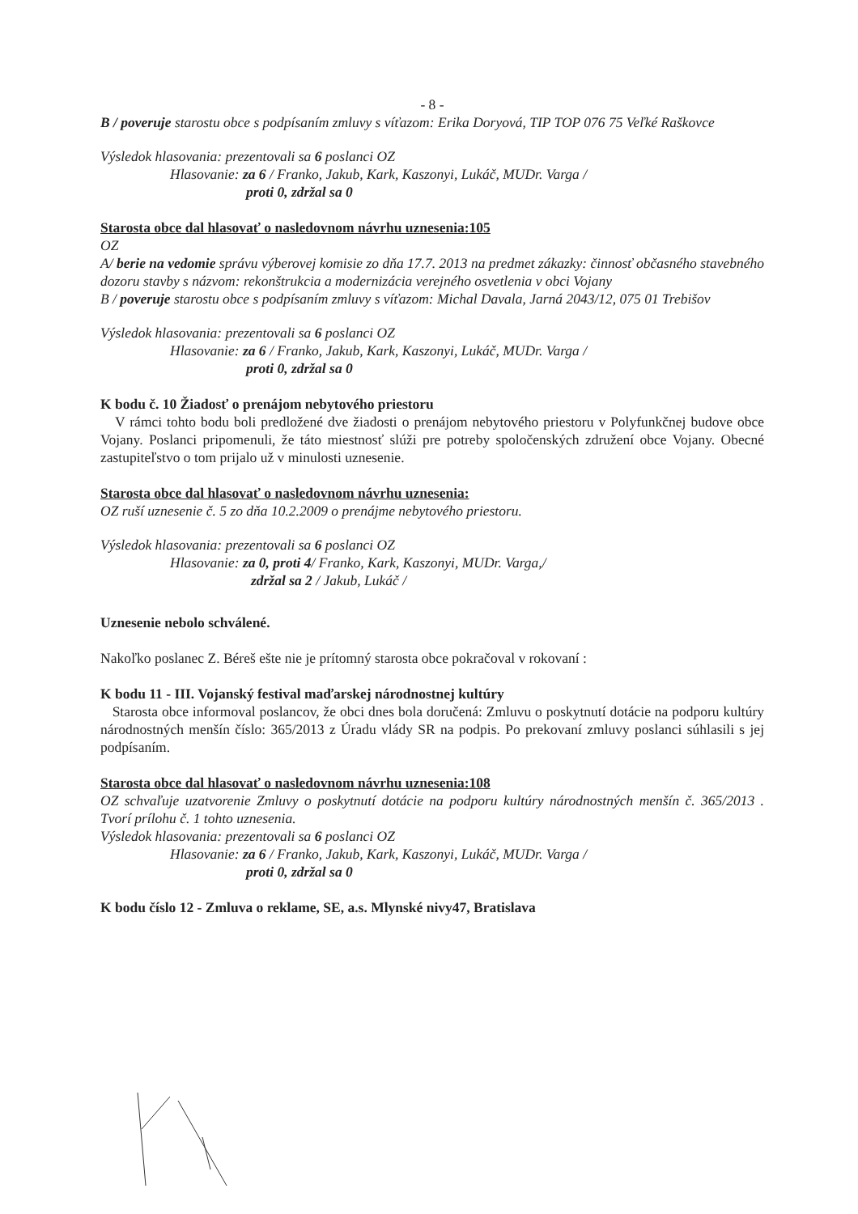- 8 -
B / poveruje starostu obce s podpísaním zmluvy s víťazom: Erika Doryová, TIP TOP 076 75 Veľké Raškovce
Výsledok hlasovania: prezentovali sa 6 poslanci OZ
Hlasovanie: za 6 / Franko, Jakub, Kark, Kaszonyi, Lukáč, MUDr. Varga /
proti 0, zdržal sa 0
Starosta obce dal hlasovať o nasledovnom návrhu uznesenia:105
OZ
A/ berie na vedomie správu výberovej komisie zo dňa 17.7. 2013 na predmet zákazky: činnosť občasného stavebného dozoru stavby s názvom: rekonštrukcia a modernizácia verejného osvetlenia v obci Vojany
B / poveruje starostu obce s podpísaním zmluvy s víťazom: Michal Davala, Jarná 2043/12, 075 01 Trebišov
Výsledok hlasovania: prezentovali sa 6 poslanci OZ
Hlasovanie: za 6 / Franko, Jakub, Kark, Kaszonyi, Lukáč, MUDr. Varga /
proti 0, zdržal sa 0
K bodu č. 10 Žiadosť o prenájom nebytového priestoru
V rámci tohto bodu boli predložené dve žiadosti o prenájom nebytového priestoru v Polyfunkčnej budove obce Vojany. Poslanci pripomenuli, že táto miestnosť slúži pre potreby spoločenských združení obce Vojany. Obecné zastupiteľstvo o tom prijalo už v minulosti uznesenie.
Starosta obce dal hlasovať o nasledovnom návrhu uznesenia:
OZ ruší uznesenie č. 5 zo dňa 10.2.2009 o prenájme nebytového priestoru.
Výsledok hlasovania: prezentovali sa 6 poslanci OZ
Hlasovanie: za 0, proti 4/ Franko, Kark, Kaszonyi, MUDr. Varga,/
zdržal sa 2 / Jakub, Lukáč /
Uznesenie nebolo schválené.
Nakoľko poslanec Z. Béreš ešte nie je prítomný starosta obce pokračoval v rokovaní :
K bodu 11 - III. Vojanský festival maďarskej národnostnej kultúry
Starosta obce informoval poslancov, že obci dnes bola doručená: Zmluvu o poskytnutí dotácie na podporu kultúry národnostných menšín číslo: 365/2013 z Úradu vlády SR na podpis. Po prekovaní zmluvy poslanci súhlasili s jej podpísaním.
Starosta obce dal hlasovať o nasledovnom návrhu uznesenia:108
OZ schvaľuje uzatvorenie Zmluvy o poskytnutí dotácie na podporu kultúry národnostných menšín č. 365/2013 . Tvorí prílohu č. 1 tohto uznesenia.
Výsledok hlasovania: prezentovali sa 6 poslanci OZ
Hlasovanie: za 6 / Franko, Jakub, Kark, Kaszonyi, Lukáč, MUDr. Varga /
proti 0, zdržal sa 0
K bodu číslo 12 - Zmluva o reklame, SE, a.s. Mlynské nivy47, Bratislava